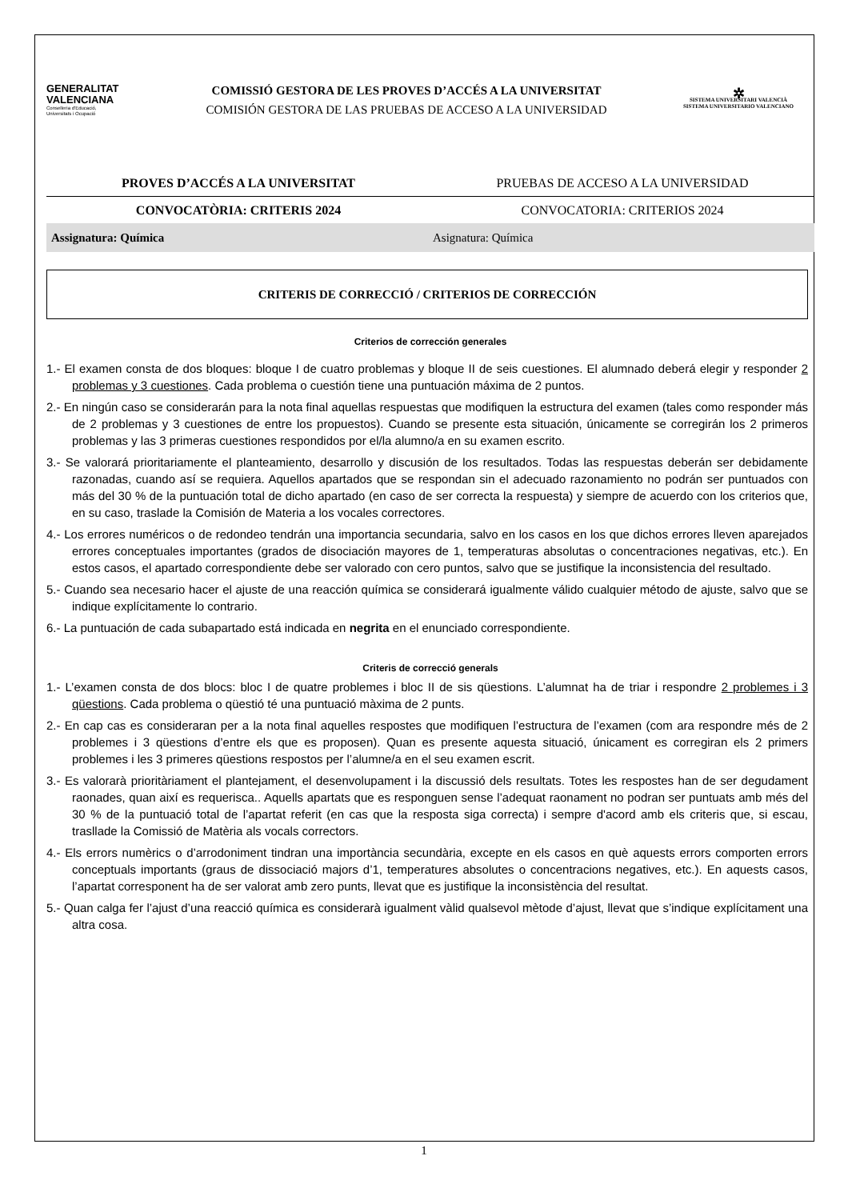GENERALITAT
VALENCIANA
Conselleria d'Educació,
Universitats i Ocupació
COMISSIÓ GESTORA DE LES PROVES D’ACCÉS A LA UNIVERSITAT
COMISIÓN GESTORA DE LAS PRUEBAS DE ACCESO A LA UNIVERSIDAD
✲
SISTEMA UNIVERSITARI VALENCIÀ
SISTEMA UNIVERSITARIO VALENCIANO
PROVES D’ACCÉS A LA UNIVERSITAT
PRUEBAS DE ACCESO A LA UNIVERSIDAD
CONVOCATÒRIA: CRITERIS 2024 CONVOCATORIA: CRITERIOS 2024
Assignatura: Química Asignatura: Química
CRITERIS DE CORRECCIÓ / CRITERIOS DE CORRECCIÓN
Criterios de corrección generales
1.- El examen consta de dos bloques: bloque I de cuatro problemas y bloque II de seis cuestiones. El alumnado deberá elegir y responder 2 problemas y 3 cuestiones. Cada problema o cuestión tiene una puntuación máxima de 2 puntos.
2.- En ningún caso se considerarán para la nota final aquellas respuestas que modifiquen la estructura del examen (tales como responder más de 2 problemas y 3 cuestiones de entre los propuestos). Cuando se presente esta situación, únicamente se corregirán los 2 primeros problemas y las 3 primeras cuestiones respondidos por el/la alumno/a en su examen escrito.
3.- Se valorará prioritariamente el planteamiento, desarrollo y discusión de los resultados. Todas las respuestas deberán ser debidamente razonadas, cuando así se requiera. Aquellos apartados que se respondan sin el adecuado razonamiento no podrán ser puntuados con más del 30 % de la puntuación total de dicho apartado (en caso de ser correcta la respuesta) y siempre de acuerdo con los criterios que, en su caso, traslade la Comisión de Materia a los vocales correctores.
4.- Los errores numéricos o de redondeo tendrán una importancia secundaria, salvo en los casos en los que dichos errores lleven aparejados errores conceptuales importantes (grados de disociación mayores de 1, temperaturas absolutas o concentraciones negativas, etc.). En estos casos, el apartado correspondiente debe ser valorado con cero puntos, salvo que se justifique la inconsistencia del resultado.
5.- Cuando sea necesario hacer el ajuste de una reacción química se considerará igualmente válido cualquier método de ajuste, salvo que se indique explícitamente lo contrario.
6.- La puntuación de cada subapartado está indicada en negrita en el enunciado correspondiente.
Criteris de correcció generals
1.- L’examen consta de dos blocs: bloc I de quatre problemes i bloc II de sis qüestions. L’alumnat ha de triar i respondre 2 problemes i 3 qüestions. Cada problema o qüestió té una puntuació màxima de 2 punts.
2.- En cap cas es consideraran per a la nota final aquelles respostes que modifiquen l’estructura de l’examen (com ara respondre més de 2 problemes i 3 qüestions d’entre els que es proposen). Quan es presente aquesta situació, únicament es corregiran els 2 primers problemes i les 3 primeres qüestions respostos per l’alumne/a en el seu examen escrit.
3.- Es valorarà prioritàriament el plantejament, el desenvolupament i la discussió dels resultats. Totes les respostes han de ser degudament raonades, quan així es requerisca.. Aquells apartats que es responguen sense l’adequat raonament no podran ser puntuats amb més del 30 % de la puntuació total de l’apartat referit (en cas que la resposta siga correcta) i sempre d'acord amb els criteris que, si escau, traslladе la Comissió de Matèria als vocals correctors.
4.- Els errors numèrics o d’arrodoniment tindran una importància secundària, excepte en els casos en què aquests errors comporten errors conceptuals importants (graus de dissociació majors d’1, temperatures absolutes o concentracions negatives, etc.). En aquests casos, l’apartat corresponent ha de ser valorat amb zero punts, llevat que es justifique la inconsistència del resultat.
5.- Quan calga fer l’ajust d’una reacció química es considerarà igualment vàlid qualsevol mètode d’ajust, llevat que s’indique explícitament una altra cosa.
1